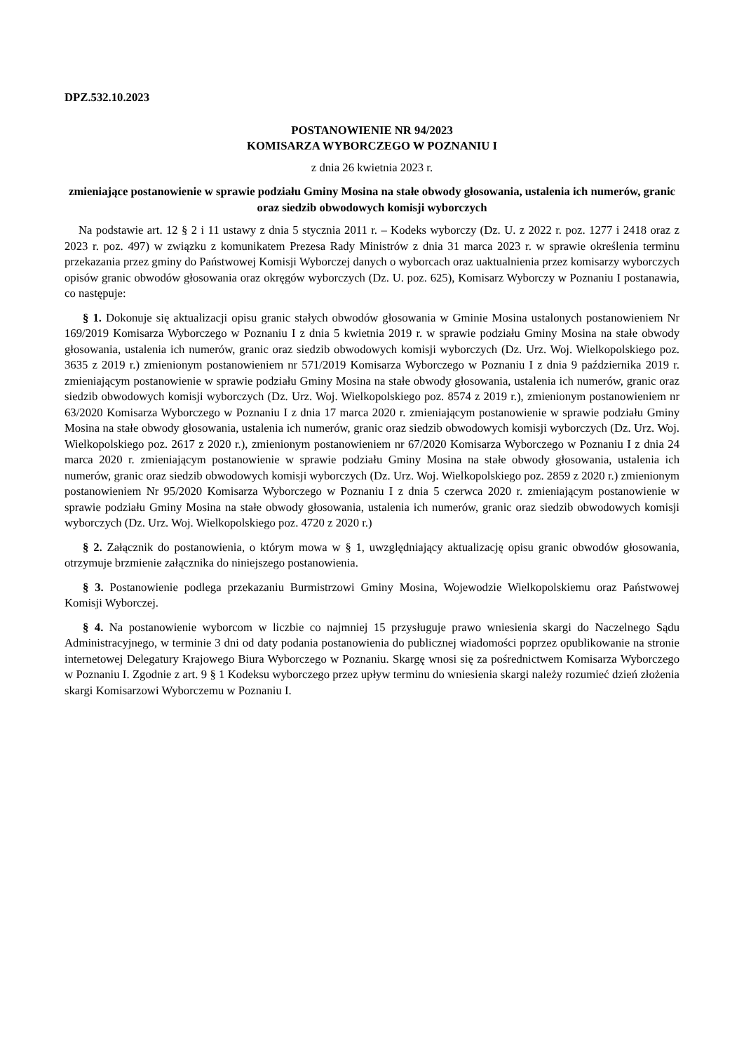DPZ.532.10.2023
POSTANOWIENIE NR 94/2023
KOMISARZA WYBORCZEGO W POZNANIU I
z dnia 26 kwietnia 2023 r.
zmieniające postanowienie w sprawie podziału Gminy Mosina na stałe obwody głosowania, ustalenia ich numerów, granic oraz siedzib obwodowych komisji wyborczych
Na podstawie art. 12 § 2 i 11 ustawy z dnia 5 stycznia 2011 r. – Kodeks wyborczy (Dz. U. z 2022 r. poz. 1277 i 2418 oraz z 2023 r. poz. 497) w związku z komunikatem Prezesa Rady Ministrów z dnia 31 marca 2023 r. w sprawie określenia terminu przekazania przez gminy do Państwowej Komisji Wyborczej danych o wyborcach oraz uaktualnienia przez komisarzy wyborczych opisów granic obwodów głosowania oraz okręgów wyborczych (Dz. U. poz. 625), Komisarz Wyborczy w Poznaniu I postanawia, co następuje:
§ 1. Dokonuje się aktualizacji opisu granic stałych obwodów głosowania w Gminie Mosina ustalonych postanowieniem Nr 169/2019 Komisarza Wyborczego w Poznaniu I z dnia 5 kwietnia 2019 r. w sprawie podziału Gminy Mosina na stałe obwody głosowania, ustalenia ich numerów, granic oraz siedzib obwodowych komisji wyborczych (Dz. Urz. Woj. Wielkopolskiego poz. 3635 z 2019 r.) zmienionym postanowieniem nr 571/2019 Komisarza Wyborczego w Poznaniu I z dnia 9 października 2019 r. zmieniającym postanowienie w sprawie podziału Gminy Mosina na stałe obwody głosowania, ustalenia ich numerów, granic oraz siedzib obwodowych komisji wyborczych (Dz. Urz. Woj. Wielkopolskiego poz. 8574 z 2019 r.), zmienionym postanowieniem nr 63/2020 Komisarza Wyborczego w Poznaniu I z dnia 17 marca 2020 r. zmieniającym postanowienie w sprawie podziału Gminy Mosina na stałe obwody głosowania, ustalenia ich numerów, granic oraz siedzib obwodowych komisji wyborczych (Dz. Urz. Woj. Wielkopolskiego poz. 2617 z 2020 r.), zmienionym postanowieniem nr 67/2020 Komisarza Wyborczego w Poznaniu I z dnia 24 marca 2020 r. zmieniającym postanowienie w sprawie podziału Gminy Mosina na stałe obwody głosowania, ustalenia ich numerów, granic oraz siedzib obwodowych komisji wyborczych (Dz. Urz. Woj. Wielkopolskiego poz. 2859 z 2020 r.) zmienionym postanowieniem Nr 95/2020 Komisarza Wyborczego w Poznaniu I z dnia 5 czerwca 2020 r. zmieniającym postanowienie w sprawie podziału Gminy Mosina na stałe obwody głosowania, ustalenia ich numerów, granic oraz siedzib obwodowych komisji wyborczych (Dz. Urz. Woj. Wielkopolskiego poz. 4720 z 2020 r.)
§ 2. Załącznik do postanowienia, o którym mowa w § 1, uwzględniający aktualizację opisu granic obwodów głosowania, otrzymuje brzmienie załącznika do niniejszego postanowienia.
§ 3. Postanowienie podlega przekazaniu Burmistrzowi Gminy Mosina, Wojewodzie Wielkopolskiemu oraz Państwowej Komisji Wyborczej.
§ 4. Na postanowienie wyborcom w liczbie co najmniej 15 przysługuje prawo wniesienia skargi do Naczelnego Sądu Administracyjnego, w terminie 3 dni od daty podania postanowienia do publicznej wiadomości poprzez opublikowanie na stronie internetowej Delegatury Krajowego Biura Wyborczego w Poznaniu. Skargę wnosi się za pośrednictwem Komisarza Wyborczego w Poznaniu I. Zgodnie z art. 9 § 1 Kodeksu wyborczego przez upływ terminu do wniesienia skargi należy rozumieć dzień złożenia skargi Komisarzowi Wyborczemu w Poznaniu I.